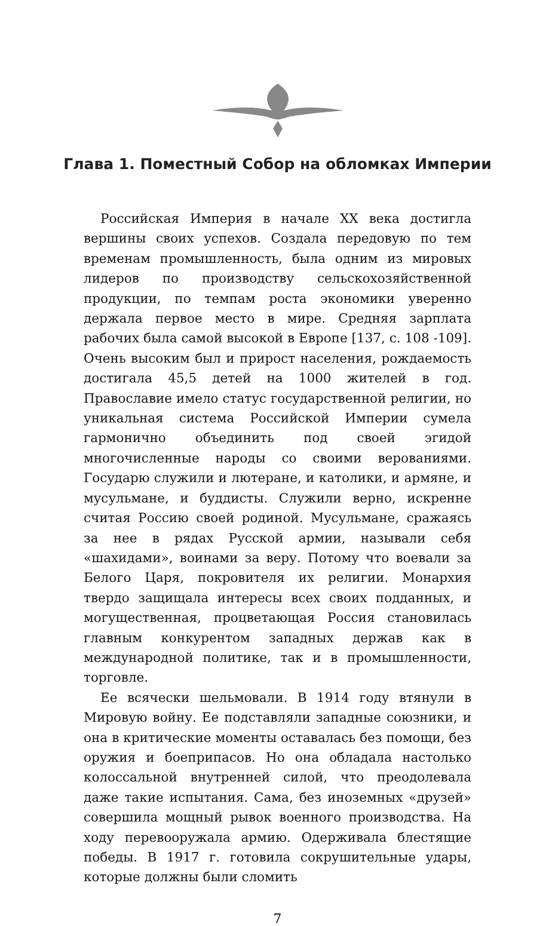Глава 1. Поместный Собор на обломках Империи
Российская Империя в начале XX века достигла вершины своих успехов. Создала передовую по тем временам промышленность, была одним из мировых лидеров по производству сельскохозяйственной продукции, по темпам роста экономики уверенно держала первое место в мире. Средняя зарплата рабочих была самой высокой в Европе [137, с. 108 -109]. Очень высоким был и прирост населения, рождаемость достигала 45,5 детей на 1000 жителей в год. Православие имело статус государственной религии, но уникальная система Российской Империи сумела гармонично объединить под своей эгидой многочисленные народы со своими верованиями. Государю служили и лютеране, и католики, и армяне, и мусульмане, и буддисты. Служили верно, искренне считая Россию своей родиной. Мусульмане, сражаясь за нее в рядах Русской армии, называли себя «шахидами», воинами за веру. Потому что воевали за Белого Царя, покровителя их религии. Монархия твердо защищала интересы всех своих подданных, и могущественная, процветающая Россия становилась главным конкурентом западных держав как в международной политике, так и в промышленности, торговле.
Ее всячески шельмовали. В 1914 году втянули в Мировую войну. Ее подставляли западные союзники, и она в критические моменты оставалась без помощи, без оружия и боеприпасов. Но она обладала настолько колоссальной внутренней силой, что преодолевала даже такие испытания. Сама, без иноземных «друзей» совершила мощный рывок военного производства. На ходу перевооружала армию. Одерживала блестящие победы. В 1917 г. готовила сокрушительные удары, которые должны были сломить
7